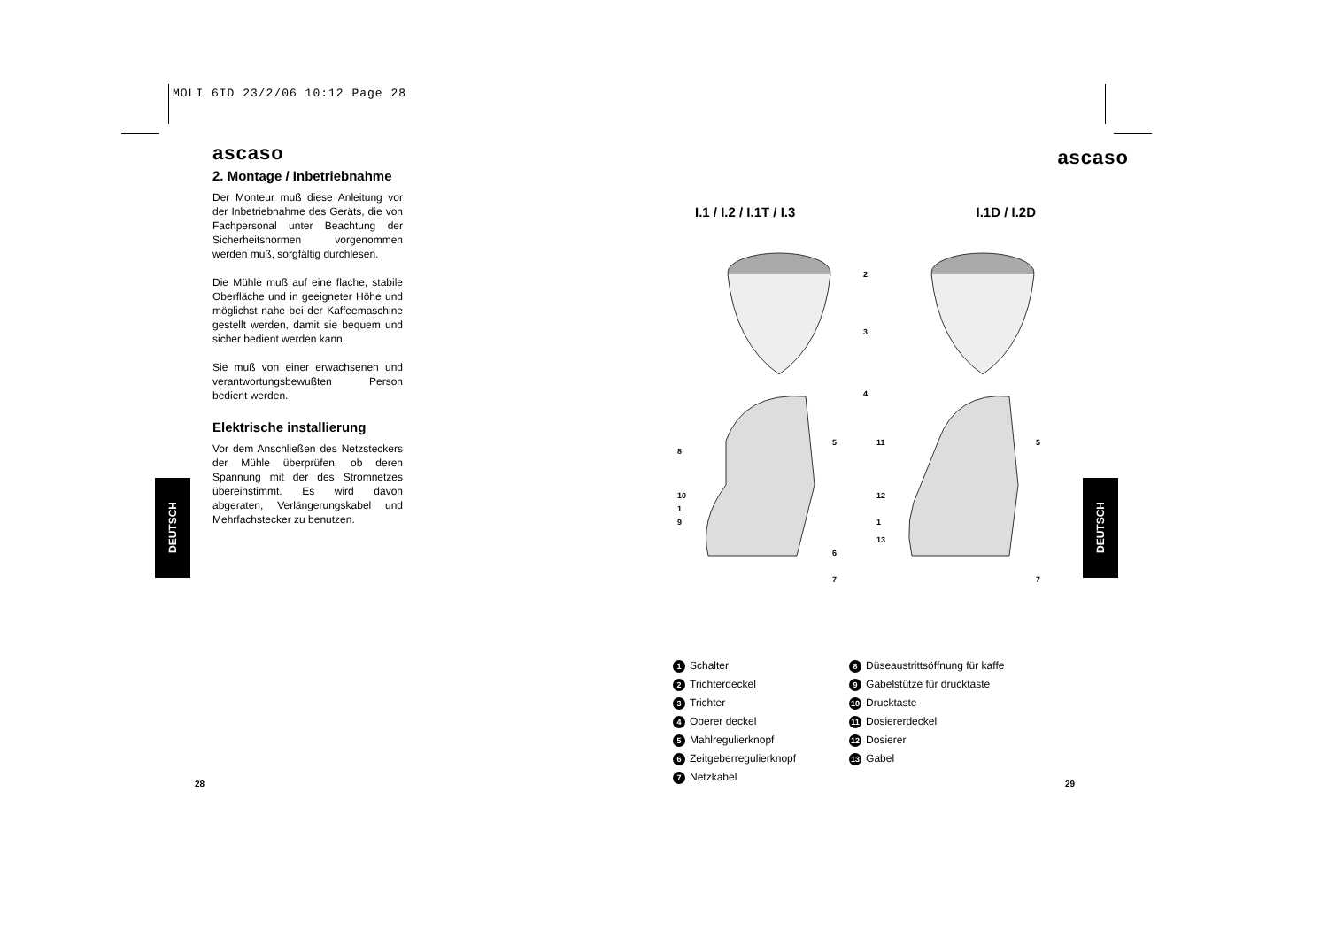MOLI 6ID 23/2/06 10:12 Page 28
ascaso
2. Montage / Inbetriebnahme
Der Monteur muß diese Anleitung vor der Inbetriebnahme des Geräts, die von Fachpersonal unter Beachtung der Sicherheitsnormen vorgenommen werden muß, sorgfältig durchlesen.
Die Mühle muß auf eine flache, stabile Oberfläche und in geeigneter Höhe und möglichst nahe bei der Kaffeemaschine gestellt werden, damit sie bequem und sicher bedient werden kann.
Sie muß von einer erwachsenen und verantwortungsbewußten Person bedient werden.
Elektrische installierung
Vor dem Anschließen des Netzsteckers der Mühle überprüfen, ob deren Spannung mit der des Stromnetzes übereinstimmt. Es wird davon abgeraten, Verlängerungskabel und Mehrfachstecker zu benutzen.
DEUTSCH
DEUTSCH
ascaso
I.1 / I.2 / I.1T / I.3 I.1D / I.2D
2
3
4
5
5
11
8
6
7
7
10
1
9
12
1
13
1 Schalter
2 Trichterdeckel
3 Trichter
4 Oberer deckel
5 Mahlregulierknopf
6 Zeitgeberregulierknopf
7 Netzkabel
8 Düseaustrittsöffnung für kaffe
9 Gabelstütze für drucktaste
10 Drucktaste
11 Dosiererdeckel
12 Dosierer
13 Gabel
28 29